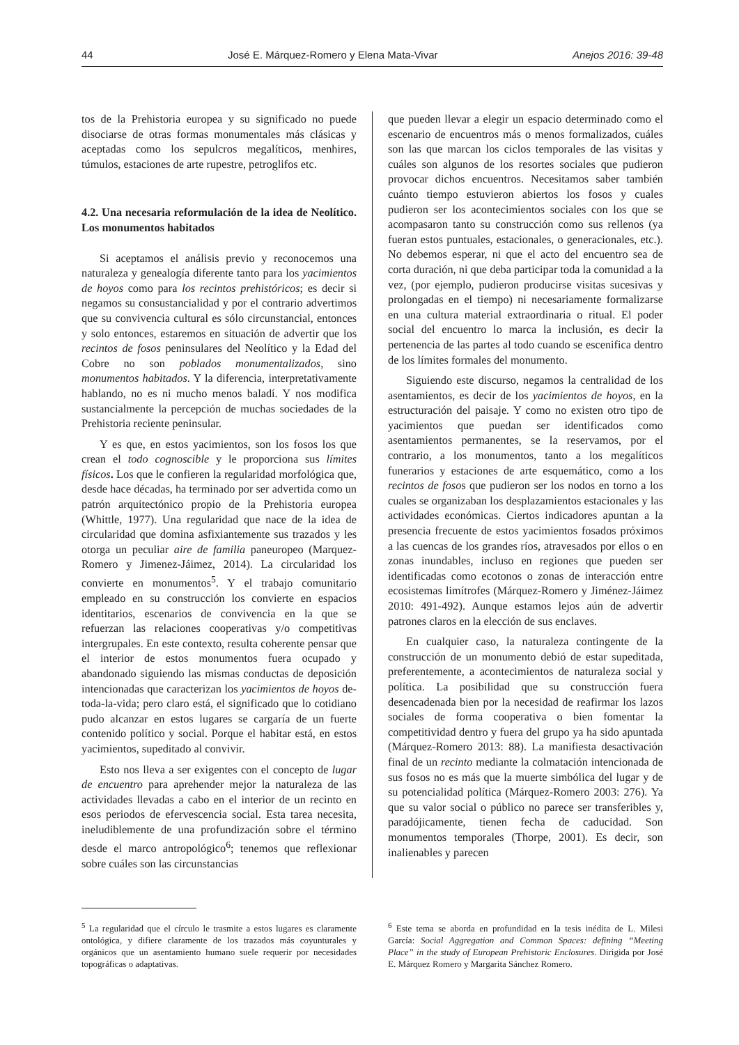44 José E. Márquez-Romero y Elena Mata-Vivar Anejos 2016: 39-48
tos de la Prehistoria europea y su significado no puede disociarse de otras formas monumentales más clásicas y aceptadas como los sepulcros megalíticos, menhires, túmulos, estaciones de arte rupestre, petroglifos etc.
4.2. Una necesaria reformulación de la idea de Neolítico. Los monumentos habitados
Si aceptamos el análisis previo y reconocemos una naturaleza y genealogía diferente tanto para los yacimientos de hoyos como para los recintos prehistóricos; es decir si negamos su consustancialidad y por el contrario advertimos que su convivencia cultural es sólo circunstancial, entonces y solo entonces, estaremos en situación de advertir que los recintos de fosos peninsulares del Neolítico y la Edad del Cobre no son poblados monumentalizados, sino monumentos habitados. Y la diferencia, interpretativamente hablando, no es ni mucho menos baladí. Y nos modifica sustancialmente la percepción de muchas sociedades de la Prehistoria reciente peninsular.
Y es que, en estos yacimientos, son los fosos los que crean el todo cognoscible y le proporciona sus límites físicos. Los que le confieren la regularidad morfológica que, desde hace décadas, ha terminado por ser advertida como un patrón arquitectónico propio de la Prehistoria europea (Whittle, 1977). Una regularidad que nace de la idea de circularidad que domina asfixiantemente sus trazados y les otorga un peculiar aire de familia paneuropeo (Marquez-Romero y Jimenez-Jáimez, 2014). La circularidad los convierte en monumentos<sup>5</sup>. Y el trabajo comunitario empleado en su construcción los convierte en espacios identitarios, escenarios de convivencia en la que se refuerzan las relaciones cooperativas y/o competitivas intergrupales. En este contexto, resulta coherente pensar que el interior de estos monumentos fuera ocupado y abandonado siguiendo las mismas conductas de deposición intencionadas que caracterizan los yacimientos de hoyos de-toda-la-vida; pero claro está, el significado que lo cotidiano pudo alcanzar en estos lugares se cargaría de un fuerte contenido político y social. Porque el habitar está, en estos yacimientos, supeditado al convivir.
Esto nos lleva a ser exigentes con el concepto de lugar de encuentro para aprehender mejor la naturaleza de las actividades llevadas a cabo en el interior de un recinto en esos periodos de efervescencia social. Esta tarea necesita, ineludiblemente de una profundización sobre el término desde el marco antropológico<sup>6</sup>; tenemos que reflexionar sobre cuáles son las circunstancias
que pueden llevar a elegir un espacio determinado como el escenario de encuentros más o menos formalizados, cuáles son las que marcan los ciclos temporales de las visitas y cuáles son algunos de los resortes sociales que pudieron provocar dichos encuentros. Necesitamos saber también cuánto tiempo estuvieron abiertos los fosos y cuales pudieron ser los acontecimientos sociales con los que se acompasaron tanto su construcción como sus rellenos (ya fueran estos puntuales, estacionales, o generacionales, etc.). No debemos esperar, ni que el acto del encuentro sea de corta duración, ni que deba participar toda la comunidad a la vez, (por ejemplo, pudieron producirse visitas sucesivas y prolongadas en el tiempo) ni necesariamente formalizarse en una cultura material extraordinaria o ritual. El poder social del encuentro lo marca la inclusión, es decir la pertenencia de las partes al todo cuando se escenifica dentro de los límites formales del monumento.
Siguiendo este discurso, negamos la centralidad de los asentamientos, es decir de los yacimientos de hoyos, en la estructuración del paisaje. Y como no existen otro tipo de yacimientos que puedan ser identificados como asentamientos permanentes, se la reservamos, por el contrario, a los monumentos, tanto a los megalíticos funerarios y estaciones de arte esquemático, como a los recintos de fosos que pudieron ser los nodos en torno a los cuales se organizaban los desplazamientos estacionales y las actividades económicas. Ciertos indicadores apuntan a la presencia frecuente de estos yacimientos fosados próximos a las cuencas de los grandes ríos, atravesados por ellos o en zonas inundables, incluso en regiones que pueden ser identificadas como ecotonos o zonas de interacción entre ecosistemas limítrofes (Márquez-Romero y Jiménez-Jáimez 2010: 491-492). Aunque estamos lejos aún de advertir patrones claros en la elección de sus enclaves.
En cualquier caso, la naturaleza contingente de la construcción de un monumento debió de estar supeditada, preferentemente, a acontecimientos de naturaleza social y política. La posibilidad que su construcción fuera desencadenada bien por la necesidad de reafirmar los lazos sociales de forma cooperativa o bien fomentar la competitividad dentro y fuera del grupo ya ha sido apuntada (Márquez-Romero 2013: 88). La manifiesta desactivación final de un recinto mediante la colmatación intencionada de sus fosos no es más que la muerte simbólica del lugar y de su potencialidad política (Márquez-Romero 2003: 276). Ya que su valor social o público no parece ser transferibles y, paradójicamente, tienen fecha de caducidad. Son monumentos temporales (Thorpe, 2001). Es decir, son inalienables y parecen
<sup>5</sup> La regularidad que el círculo le trasmite a estos lugares es claramente ontológica, y difiere claramente de los trazados más coyunturales y orgánicos que un asentamiento humano suele requerir por necesidades topográficas o adaptativas.
<sup>6</sup> Este tema se aborda en profundidad en la tesis inédita de L. Milesi García: Social Aggregation and Common Spaces: defining “Meeting Place” in the study of European Prehistoric Enclosures. Dirigida por José E. Márquez Romero y Margarita Sánchez Romero.